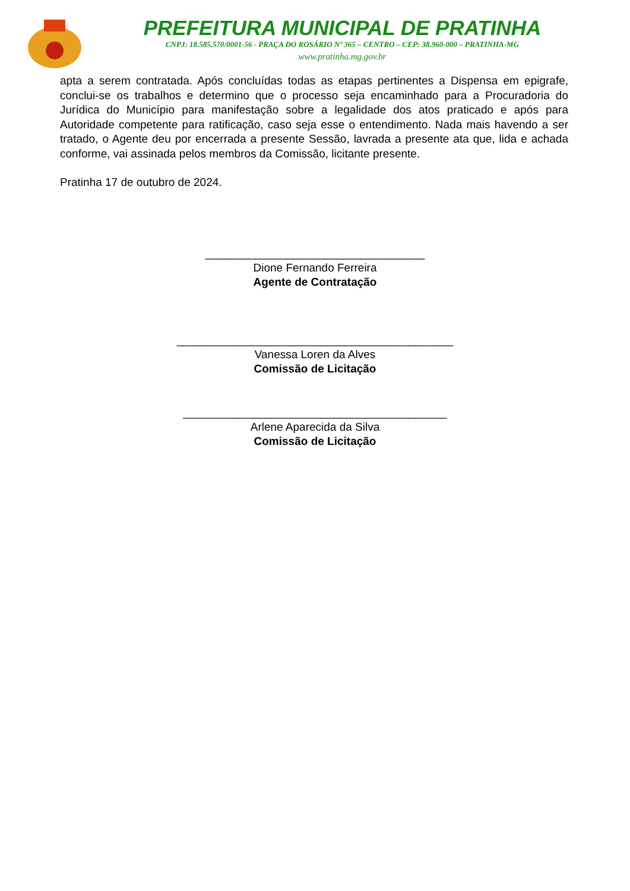PREFEITURA MUNICIPAL DE PRATINHA
CNPJ: 18.585.570/0001-56 - PRAÇA DO ROSÁRIO Nº 365 – CENTRO – CEP: 38.960-000 – PRATINHA-MG
www.pratinha.mg.gov.br
apta a serem contratada. Após concluídas todas as etapas pertinentes a Dispensa em epigrafe, conclui-se os trabalhos e determino que o processo seja encaminhado para a Procuradoria do Jurídica do Município para manifestação sobre a legalidade dos atos praticado e após para Autoridade competente para ratificação, caso seja esse o entendimento. Nada mais havendo a ser tratado, o Agente deu por encerrada a presente Sessão, lavrada a presente ata que, lida e achada conforme, vai assinada pelos membros da Comissão, licitante presente.
Pratinha 17 de outubro de 2024.
___________________________________
Dione Fernando Ferreira
Agente de Contratação
____________________________________________
Vanessa Loren da Alves
Comissão de Licitação
__________________________________________
Arlene Aparecida da Silva
Comissão de Licitação